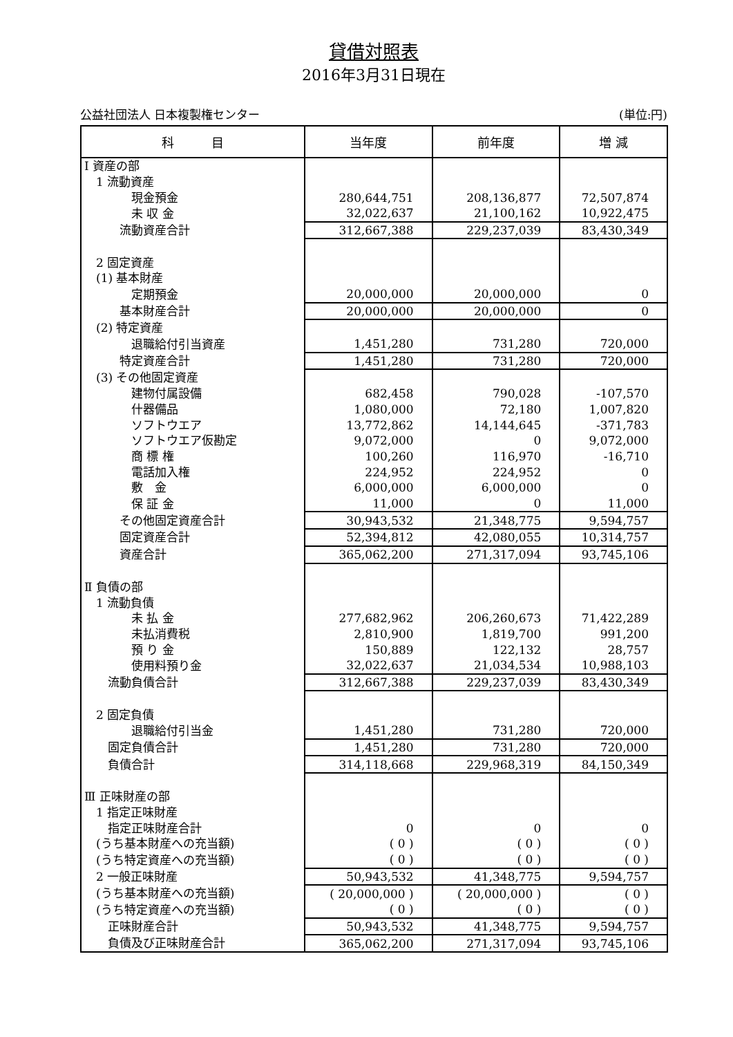貸借対照表
2016年3月31日現在
公益社団法人 日本複製権センター (単位:円)
| 科 目 | 当年度 | 前年度 | 増 減 |
| --- | --- | --- | --- |
| Ⅰ 資産の部 | | | |
| 1 流動資産 | | | |
| 現金預金 | 280,644,751 | 208,136,877 | 72,507,874 |
| 未 収 金 | 32,022,637 | 21,100,162 | 10,922,475 |
| 流動資産合計 | 312,667,388 | 229,237,039 | 83,430,349 |
| 2 固定資産 | | | |
| (1) 基本財産 | | | |
| 定期預金 | 20,000,000 | 20,000,000 | 0 |
| 基本財産合計 | 20,000,000 | 20,000,000 | 0 |
| (2) 特定資産 | | | |
| 退職給付引当資産 | 1,451,280 | 731,280 | 720,000 |
| 特定資産合計 | 1,451,280 | 731,280 | 720,000 |
| (3) その他固定資産 | | | |
| 建物付属設備 | 682,458 | 790,028 | -107,570 |
| 什器備品 | 1,080,000 | 72,180 | 1,007,820 |
| ソフトウエア | 13,772,862 | 14,144,645 | -371,783 |
| ソフトウエア仮勘定 | 9,072,000 | 0 | 9,072,000 |
| 商 標 権 | 100,260 | 116,970 | -16,710 |
| 電話加入権 | 224,952 | 224,952 | 0 |
| 敷 金 | 6,000,000 | 6,000,000 | 0 |
| 保 証 金 | 11,000 | 0 | 11,000 |
| その他固定資産合計 | 30,943,532 | 21,348,775 | 9,594,757 |
| 固定資産合計 | 52,394,812 | 42,080,055 | 10,314,757 |
| 資産合計 | 365,062,200 | 271,317,094 | 93,745,106 |
| Ⅱ 負債の部 | | | |
| 1 流動負債 | | | |
| 未 払 金 | 277,682,962 | 206,260,673 | 71,422,289 |
| 未払消費税 | 2,810,900 | 1,819,700 | 991,200 |
| 預 り 金 | 150,889 | 122,132 | 28,757 |
| 使用料預り金 | 32,022,637 | 21,034,534 | 10,988,103 |
| 流動負債合計 | 312,667,388 | 229,237,039 | 83,430,349 |
| 2 固定負債 | | | |
| 退職給付引当金 | 1,451,280 | 731,280 | 720,000 |
| 固定負債合計 | 1,451,280 | 731,280 | 720,000 |
| 負債合計 | 314,118,668 | 229,968,319 | 84,150,349 |
| Ⅲ 正味財産の部 | | | |
| 1 指定正味財産 | | | |
| 指定正味財産合計 | 0 | 0 | 0 |
| (うち基本財産への充当額) | ( 0 ) | ( 0 ) | ( 0 ) |
| (うち特定資産への充当額) | ( 0 ) | ( 0 ) | ( 0 ) |
| 2 一般正味財産 | 50,943,532 | 41,348,775 | 9,594,757 |
| (うち基本財産への充当額) | ( 20,000,000 ) | ( 20,000,000 ) | ( 0 ) |
| (うち特定資産への充当額) | ( 0 ) | ( 0 ) | ( 0 ) |
| 正味財産合計 | 50,943,532 | 41,348,775 | 9,594,757 |
| 負債及び正味財産合計 | 365,062,200 | 271,317,094 | 93,745,106 |